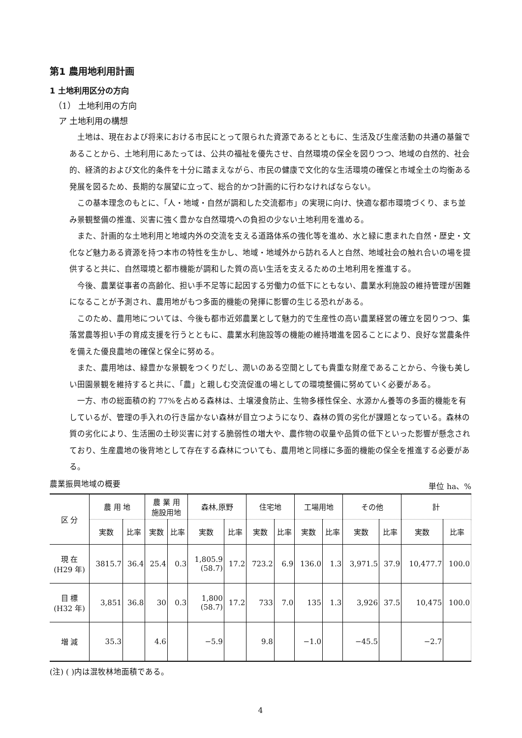第1 農用地利用計画
1 土地利用区分の方向
（1） 土地利用の方向
ア 土地利用の構想
土地は、現在および将来における市民にとって限られた資源であるとともに、生活及び生産活動の共通の基盤であることから、土地利用にあたっては、公共の福祉を優先させ、自然環境の保全を図りつつ、地域の自然的、社会的、経済的および文化的条件を十分に踏まえながら、市民の健康で文化的な生活環境の確保と市域全土の均衡ある発展を図るため、長期的な展望に立って、総合的かつ計画的に行わなければならない。
この基本理念のもとに、「人・地域・自然が調和した交流都市」の実現に向け、快適な都市環境づくり、まち並み景観整備の推進、災害に強く豊かな自然環境への負担の少ない土地利用を進める。
また、計画的な土地利用と地域内外の交流を支える道路体系の強化等を進め、水と緑に恵まれた自然・歴史・文化など魅力ある資源を持つ本市の特性を生かし、地域・地域外から訪れる人と自然、地域社会の触れ合いの場を提供すると共に、自然環境と都市機能が調和した質の高い生活を支えるための土地利用を推進する。
今後、農業従事者の高齢化、担い手不足等に起因する労働力の低下にともない、農業水利施設の維持管理が困難になることが予測され、農用地がもつ多面的機能の発揮に影響の生じる恐れがある。
このため、農用地については、今後も都市近郊農業として魅力的で生産性の高い農業経営の確立を図りつつ、集落営農等担い手の育成支援を行うとともに、農業水利施設等の機能の維持増進を図ることにより、良好な営農条件を備えた優良農地の確保と保全に努める。
また、農用地は、緑豊かな景観をつくりだし、潤いのある空間としても貴重な財産であることから、今後も美しい田園景観を維持すると共に、「農」と親しむ交流促進の場としての環境整備に努めていく必要がある。
一方、市の総面積の約 77%を占める森林は、土壌浸食防止、生物多様性保全、水源かん養等の多面的機能を有しているが、管理の手入れの行き届かない森林が目立つようになり、森林の質の劣化が課題となっている。森林の質の劣化により、生活圏の土砂災害に対する脆弱性の増大や、農作物の収量や品質の低下といった影響が懸念されており、生産農地の後背地として存在する森林についても、農用地と同様に多面的機能の保全を推進する必要がある。
農業振興地域の概要 単位 ha、%
| 区 分 | 農 用 地 | | 農 業 用 施設用地 | | 森林,原野 | | 住宅地 | | 工場用地 | | その他 | | 計 | |
| --- | --- | --- | --- | --- | --- | --- | --- | --- | --- | --- | --- | --- | --- | --- |
| | 実数 | 比率 | 実数 | 比率 | 実数 | 比率 | 実数 | 比率 | 実数 | 比率 | 実数 | 比率 | 実数 | 比率 |
| 現 在 (H29 年) | 3815.7 | 36.4 | 25.4 | 0.3 | 1,805.9 (58.7) | 17.2 | 723.2 | 6.9 | 136.0 | 1.3 | 3,971.5 | 37.9 | 10,477.7 | 100.0 |
| 目 標 (H32 年) | 3,851 | 36.8 | 30 | 0.3 | 1,800 (58.7) | 17.2 | 733 | 7.0 | 135 | 1.3 | 3,926 | 37.5 | 10,475 | 100.0 |
| 増 減 | 35.3 | | 4.6 | | −5.9 | | 9.8 | | −1.0 | | −45.5 | | −2.7 | |
(注) ( )内は混牧林地面積である。
4